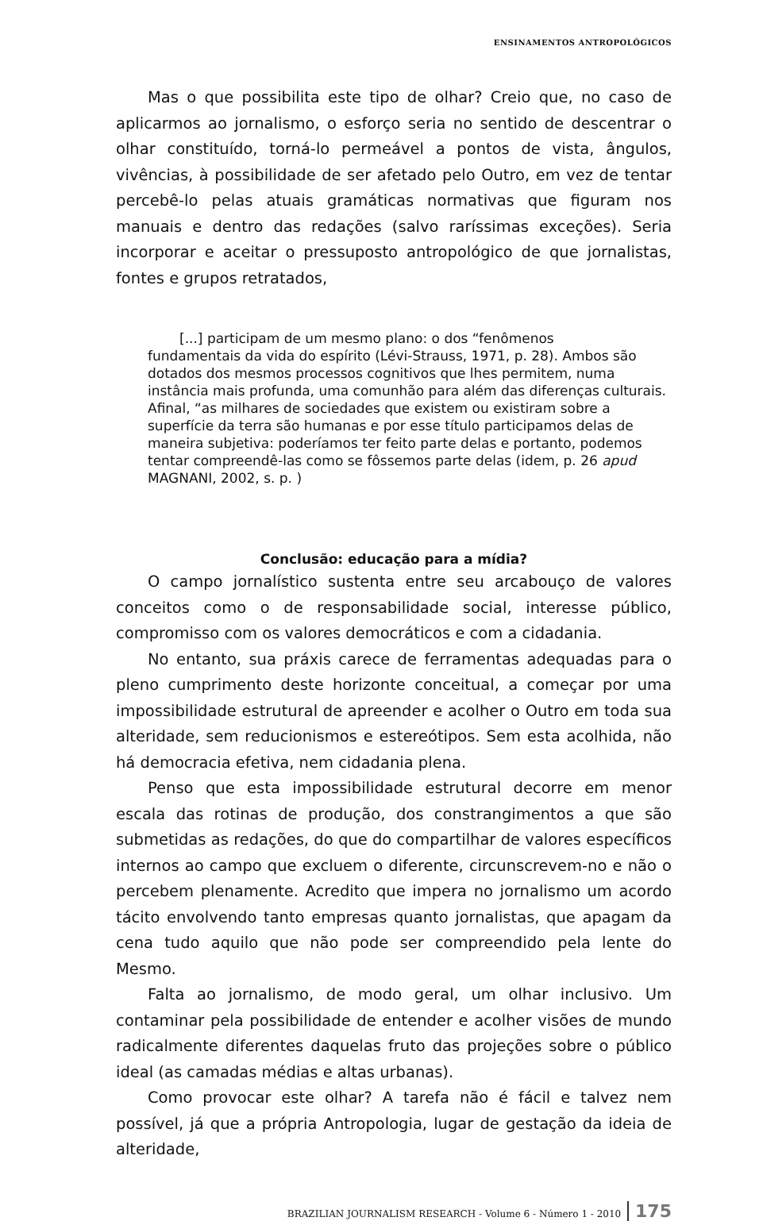ENSINAMENTOS ANTROPOLÓGICOS
Mas o que possibilita este tipo de olhar? Creio que, no caso de aplicarmos ao jornalismo, o esforço seria no sentido de descentrar o olhar constituído, torná-lo permeável a pontos de vista, ângulos, vivências, à possibilidade de ser afetado pelo Outro, em vez de tentar percebê-lo pelas atuais gramáticas normativas que figuram nos manuais e dentro das redações (salvo raríssimas exceções). Seria incorporar e aceitar o pressuposto antropológico de que jornalistas, fontes e grupos retratados,
[...] participam de um mesmo plano: o dos “fenômenos
fundamentais da vida do espírito (Lévi-Strauss, 1971, p. 28). Ambos são dotados dos mesmos processos cognitivos que lhes permitem, numa instância mais profunda, uma comunhão para além das diferenças culturais. Afinal, “as milhares de sociedades que existem ou existiram sobre a superfície da terra são humanas e por esse título participamos delas de maneira subjetiva: poderíamos ter feito parte delas e portanto, podemos tentar compreendê-las como se fôssemos parte delas (idem, p. 26 apud MAGNANI, 2002, s. p. )
Conclusão: educação para a mídia?
O campo jornalístico sustenta entre seu arcabouço de valores conceitos como o de responsabilidade social, interesse público, compromisso com os valores democráticos e com a cidadania.
No entanto, sua práxis carece de ferramentas adequadas para o pleno cumprimento deste horizonte conceitual, a começar por uma impossibilidade estrutural de apreender e acolher o Outro em toda sua alteridade, sem reducionismos e estereótipos. Sem esta acolhida, não há democracia efetiva, nem cidadania plena.
Penso que esta impossibilidade estrutural decorre em menor escala das rotinas de produção, dos constrangimentos a que são submetidas as redações, do que do compartilhar de valores específicos internos ao campo que excluem o diferente, circunscrevem-no e não o percebem plenamente. Acredito que impera no jornalismo um acordo tácito envolvendo tanto empresas quanto jornalistas, que apagam da cena tudo aquilo que não pode ser compreendido pela lente do Mesmo.
Falta ao jornalismo, de modo geral, um olhar inclusivo. Um contaminar pela possibilidade de entender e acolher visões de mundo radicalmente diferentes daquelas fruto das projeções sobre o público ideal (as camadas médias e altas urbanas).
Como provocar este olhar? A tarefa não é fácil e talvez nem possível, já que a própria Antropologia, lugar de gestação da ideia de alteridade,
BRAZILIAN JOURNALISM RESEARCH - Volume 6 - Número 1 - 2010 175